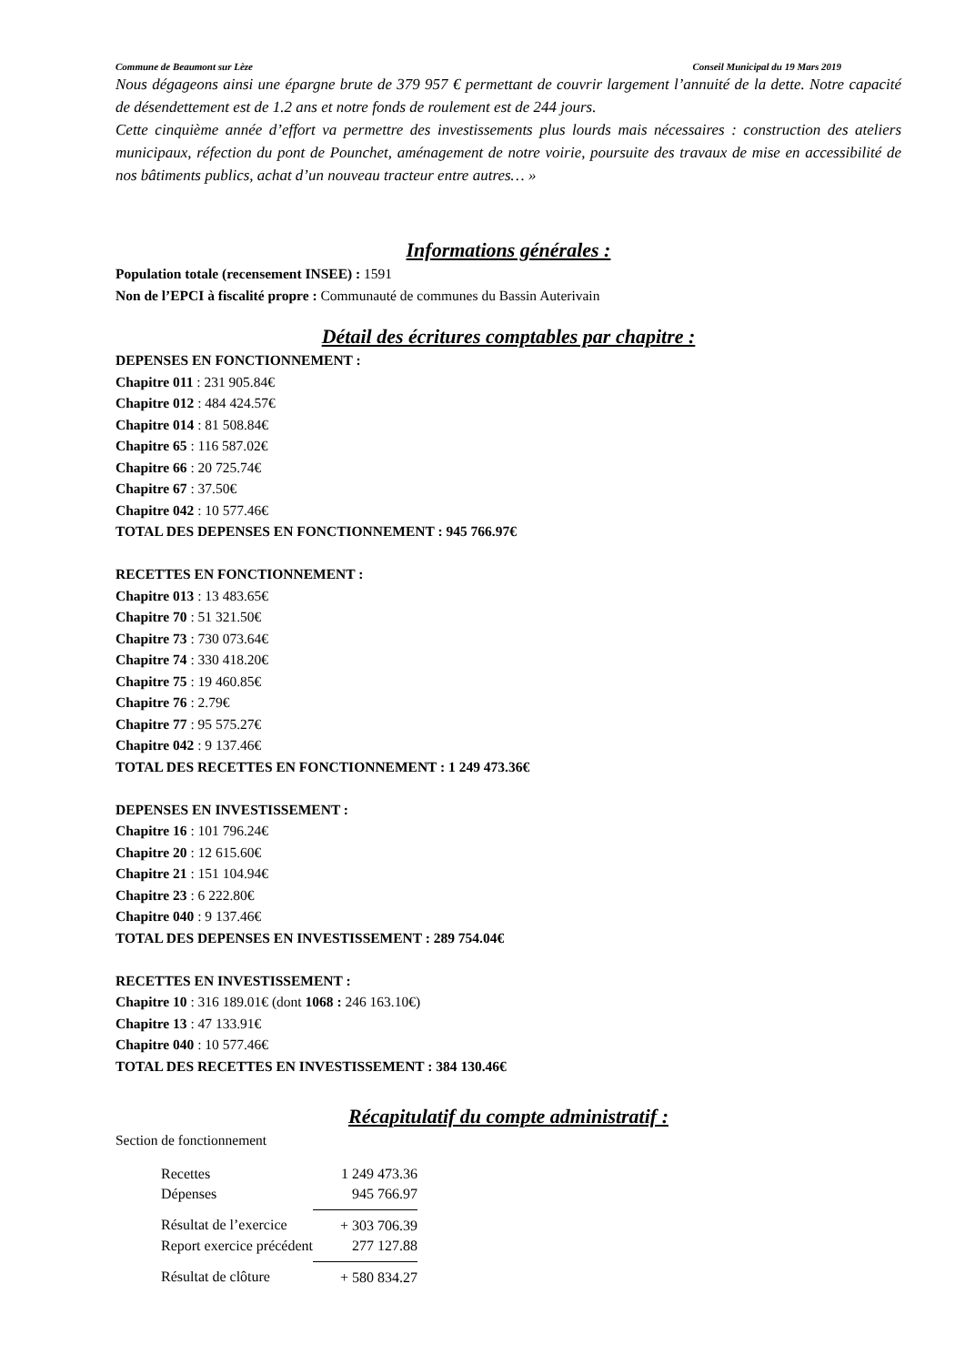Commune de Beaumont sur Lèze Conseil Municipal du 19 Mars 2019
Nous dégageons ainsi une épargne brute de 379 957 € permettant de couvrir largement l’annuité de la dette. Notre capacité de désendettement est de 1.2 ans et notre fonds de roulement est de 244 jours.
Cette cinquième année d’effort va permettre des investissements plus lourds mais nécessaires : construction des ateliers municipaux, réfection du pont de Pounchet, aménagement de notre voirie, poursuite des travaux de mise en accessibilité de nos bâtiments publics, achat d’un nouveau tracteur entre autres… »
Informations générales :
Population totale (recensement INSEE) : 1591
Non de l’EPCI à fiscalité propre : Communauté de communes du Bassin Auterivain
Détail des écritures comptables par chapitre :
DEPENSES EN FONCTIONNEMENT :
Chapitre 011 : 231 905.84€
Chapitre 012 : 484 424.57€
Chapitre 014 : 81 508.84€
Chapitre 65 : 116 587.02€
Chapitre 66 : 20 725.74€
Chapitre 67 : 37.50€
Chapitre 042 : 10 577.46€
TOTAL DES DEPENSES EN FONCTIONNEMENT : 945 766.97€
RECETTES EN FONCTIONNEMENT :
Chapitre 013 : 13 483.65€
Chapitre 70 : 51 321.50€
Chapitre 73 : 730 073.64€
Chapitre 74 : 330 418.20€
Chapitre 75 : 19 460.85€
Chapitre 76 : 2.79€
Chapitre 77 : 95 575.27€
Chapitre 042 : 9 137.46€
TOTAL DES RECETTES EN FONCTIONNEMENT : 1 249 473.36€
DEPENSES EN INVESTISSEMENT :
Chapitre 16 : 101 796.24€
Chapitre 20 : 12 615.60€
Chapitre 21 : 151 104.94€
Chapitre 23 : 6 222.80€
Chapitre 040 : 9 137.46€
TOTAL DES DEPENSES EN INVESTISSEMENT : 289 754.04€
RECETTES EN INVESTISSEMENT :
Chapitre 10 : 316 189.01€ (dont 1068 : 246 163.10€)
Chapitre 13 : 47 133.91€
Chapitre 040 : 10 577.46€
TOTAL DES RECETTES EN INVESTISSEMENT : 384 130.46€
Récapitulatif du compte administratif :
Section de fonctionnement
| Recettes | 1 249 473.36 |
| Dépenses | 945 766.97 |
| Résultat de l’exercice | + 303 706.39 |
| Report exercice précédent | 277 127.88 |
| Résultat de clôture | + 580 834.27 |